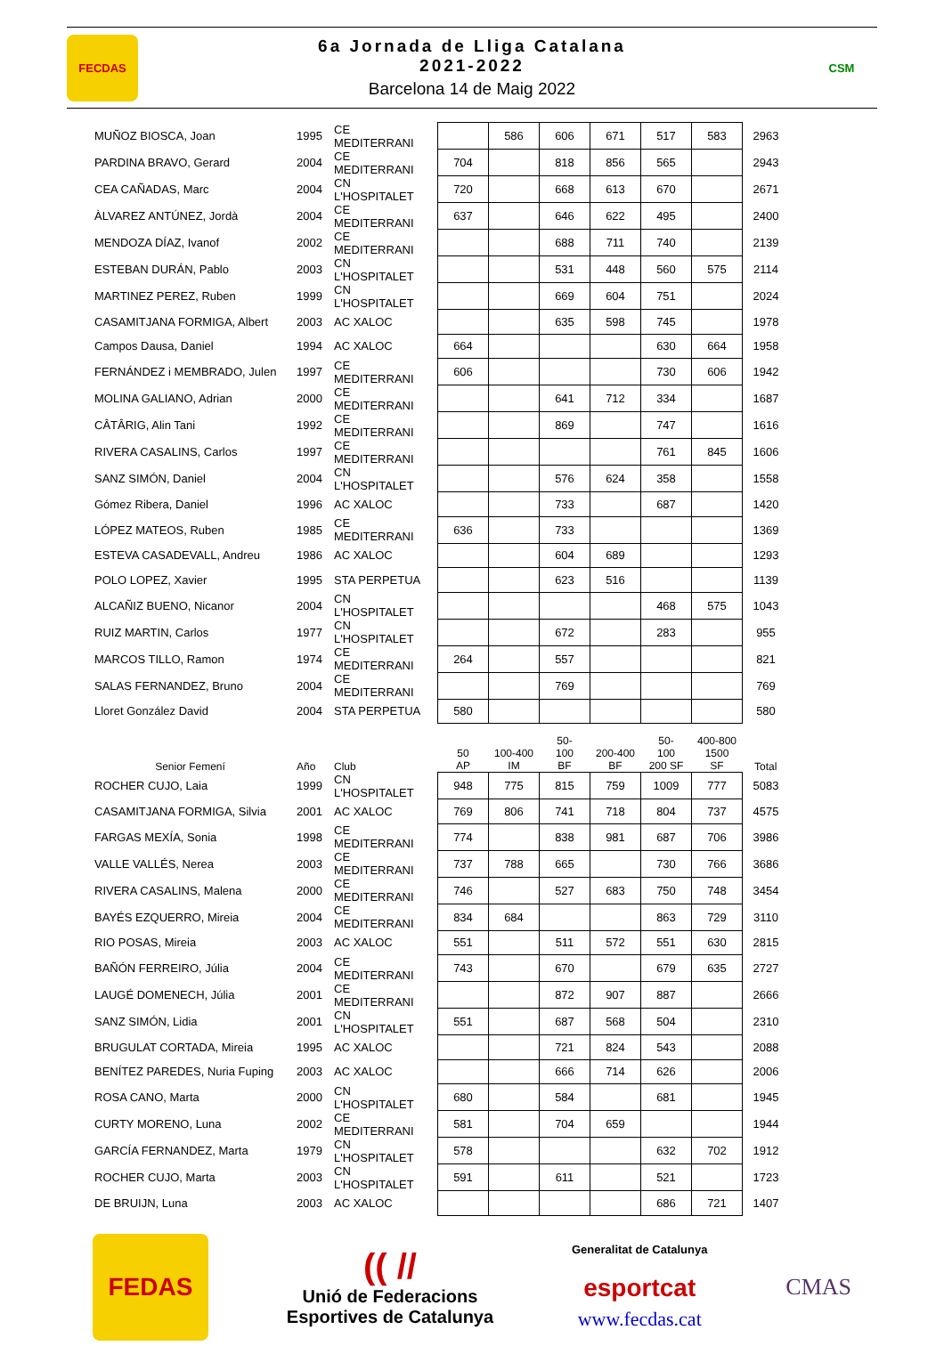FECDAS
6a Jornada de Lliga Catalana
2021-2022
Barcelona 14 de Maig 2022
CSM
| MUÑOZ BIOSCA, Joan | 1995 | CE MEDITERRANI | | 586 | 606 | 671 | 517 | 583 | 2963 |
| PARDINA BRAVO, Gerard | 2004 | CE MEDITERRANI | 704 | | 818 | 856 | 565 | | 2943 |
| CEA CAÑADAS, Marc | 2004 | CN L'HOSPITALET | 720 | | 668 | 613 | 670 | | 2671 |
| ÀLVAREZ ANTÚNEZ, Jordà | 2004 | CE MEDITERRANI | 637 | | 646 | 622 | 495 | | 2400 |
| MENDOZA DÍAZ, Ivanof | 2002 | CE MEDITERRANI | | | 688 | 711 | 740 | | 2139 |
| ESTEBAN DURÁN, Pablo | 2003 | CN L'HOSPITALET | | | 531 | 448 | 560 | 575 | 2114 |
| MARTINEZ PEREZ, Ruben | 1999 | CN L'HOSPITALET | | | 669 | 604 | 751 | | 2024 |
| CASAMITJANA FORMIGA, Albert | 2003 | AC XALOC | | | 635 | 598 | 745 | | 1978 |
| Campos Dausa, Daniel | 1994 | AC XALOC | 664 | | | | 630 | 664 | 1958 |
| FERNÁNDEZ i MEMBRADO, Julen | 1997 | CE MEDITERRANI | 606 | | | | 730 | 606 | 1942 |
| MOLINA GALIANO, Adrian | 2000 | CE MEDITERRANI | | | 641 | 712 | 334 | | 1687 |
| CÂTÂRIG, Alin Tani | 1992 | CE MEDITERRANI | | | 869 | | 747 | | 1616 |
| RIVERA CASALINS, Carlos | 1997 | CE MEDITERRANI | | | | | 761 | 845 | 1606 |
| SANZ SIMÓN, Daniel | 2004 | CN L'HOSPITALET | | | 576 | 624 | 358 | | 1558 |
| Gómez Ribera, Daniel | 1996 | AC XALOC | | | 733 | | 687 | | 1420 |
| LÓPEZ MATEOS, Ruben | 1985 | CE MEDITERRANI | 636 | | 733 | | | | 1369 |
| ESTEVA CASADEVALL, Andreu | 1986 | AC XALOC | | | 604 | 689 | | | 1293 |
| POLO LOPEZ, Xavier | 1995 | STA PERPETUA | | | 623 | 516 | | | 1139 |
| ALCAÑIZ BUENO, Nicanor | 2004 | CN L'HOSPITALET | | | | | 468 | 575 | 1043 |
| RUIZ MARTIN, Carlos | 1977 | CN L'HOSPITALET | | | 672 | | 283 | | 955 |
| MARCOS TILLO, Ramon | 1974 | CE MEDITERRANI | 264 | | 557 | | | | 821 |
| SALAS FERNANDEZ, Bruno | 2004 | CE MEDITERRANI | | | 769 | | | | 769 |
| Lloret González David | 2004 | STA PERPETUA | 580 | | | | | | 580 |
| Senior Femení | Año | Club | 50 AP | 100-400 IM | 50- 100 BF | 200-400 BF | 50- 100 200 SF | 400-800 1500 SF | Total |
| ROCHER CUJO, Laia | 1999 | CN L'HOSPITALET | 948 | 775 | 815 | 759 | 1009 | 777 | 5083 |
| CASAMITJANA FORMIGA, Silvia | 2001 | AC XALOC | 769 | 806 | 741 | 718 | 804 | 737 | 4575 |
| FARGAS MEXÍA, Sonia | 1998 | CE MEDITERRANI | 774 | | 838 | 981 | 687 | 706 | 3986 |
| VALLE VALLÉS, Nerea | 2003 | CE MEDITERRANI | 737 | 788 | 665 | | 730 | 766 | 3686 |
| RIVERA CASALINS, Malena | 2000 | CE MEDITERRANI | 746 | | 527 | 683 | 750 | 748 | 3454 |
| BAYÉS EZQUERRO, Mireia | 2004 | CE MEDITERRANI | 834 | 684 | | | 863 | 729 | 3110 |
| RIO POSAS, Mireia | 2003 | AC XALOC | 551 | | 511 | 572 | 551 | 630 | 2815 |
| BAÑÓN FERREIRO, Júlia | 2004 | CE MEDITERRANI | 743 | | 670 | | 679 | 635 | 2727 |
| LAUGÉ DOMENECH, Júlia | 2001 | CE MEDITERRANI | | | 872 | 907 | 887 | | 2666 |
| SANZ SIMÓN, Lidia | 2001 | CN L'HOSPITALET | 551 | | 687 | 568 | 504 | | 2310 |
| BRUGULAT CORTADA, Mireia | 1995 | AC XALOC | | | 721 | 824 | 543 | | 2088 |
| BENÍTEZ PAREDES, Nuria Fuping | 2003 | AC XALOC | | | 666 | 714 | 626 | | 2006 |
| ROSA CANO, Marta | 2000 | CN L'HOSPITALET | 680 | | 584 | | 681 | | 1945 |
| CURTY MORENO, Luna | 2002 | CE MEDITERRANI | 581 | | 704 | 659 | | | 1944 |
| GARCÍA FERNANDEZ, Marta | 1979 | CN L'HOSPITALET | 578 | | | | 632 | 702 | 1912 |
| ROCHER CUJO, Marta | 2003 | CN L'HOSPITALET | 591 | | 611 | | 521 | | 1723 |
| DE BRUIJN, Luna | 2003 | AC XALOC | | | | | 686 | 721 | 1407 |
FEDAS
(( //
Unió de Federacions
Esportives de Catalunya
Generalitat de Catalunya
esportcat
www.fecdas.cat
CMAS